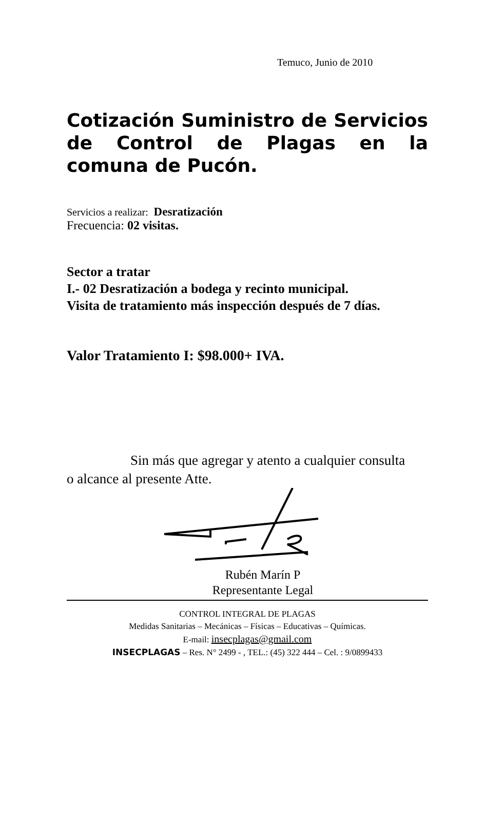Temuco, Junio de 2010
Cotización Suministro de Servicios de Control de Plagas en la comuna de Pucón.
Servicios a realizar: Desratización
Frecuencia: 02 visitas.
Sector a tratar
I.- 02 Desratización a bodega y recinto municipal.
Visita de tratamiento más inspección después de 7 días.
Valor Tratamiento I: $98.000+ IVA.
Sin más que agregar y atento a cualquier consulta
o alcance al presente Atte.
Rubén Marín P
Representante Legal
CONTROL INTEGRAL DE PLAGAS
Medidas Sanitarias – Mecánicas – Físicas – Educativas – Químicas.
E-mail: insecplagas@gmail.com
INSECPLAGAS – Res. N° 2499 - , TEL.: (45) 322 444 – Cel. : 9/0899433